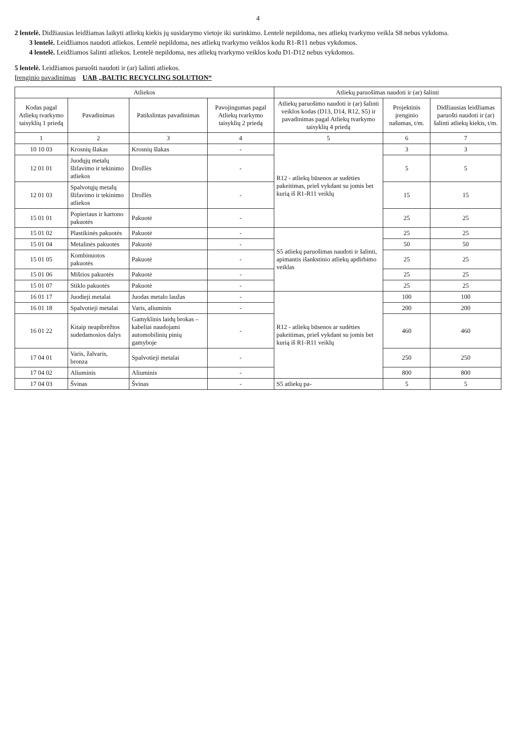4
2 lentelė. Didžiausias leidžiamas laikyti atliekų kiekis jų susidarymo vietoje iki surinkimo. Lentelė nepildoma, nes atliekų tvarkymo veikla S8 nebus vykdoma.
3 lentelė. Leidžiamos naudoti atliekos. Lentelė nepildoma, nes atliekų tvarkymo veiklos kodu R1-R11 nebus vykdomos.
4 lentelė. Leidžiamos šalinti atliekos. Lentelė nepildoma, nes atliekų tvarkymo veiklos kodu D1-D12 nebus vykdomos.
5 lentelė. Leidžiamos paruošti naudoti ir (ar) šalinti atliekos.
Įrenginio pavadinimas UAB „BALTIC RECYCLING SOLUTION“
| Atliekos | | | | Atliekų paruošimas naudoti ir (ar) šalinti | | |
| --- | --- | --- | --- | --- | --- | --- |
| Kodas pagal Atliekų tvarkymo taisyklių 1 priedą | Pavadinimas | Patikslintas pavadinimas | Pavojingumas pagal Atliekų tvarkymo taisyklių 2 priedą | Atliekų paruošimo naudoti ir (ar) šalinti veiklos kodas (D13, D14, R12, S5) ir pavadinimas pagal Atliekų tvarkymo taisyklių 4 priedą | Projektinis įrenginio našumas, t/m. | Didžiausias leidžiamas paruošti naudoti ir (ar) šalinti atliekų kiekis, t/m. |
| 1 | 2 | 3 | 4 | 5 | 6 | 7 |
| 10 10 03 | Krosnių šlakas | Krosnių šlakas | - | R12 - atliekų būsenos ar sudėties pakeitimas, prieš vykdant su jomis bet kurią iš R1-R11 veiklų | 3 | 3 |
| 12 01 01 | Juodųjų metalų šlifavimo ir tekinimo atliekos | Drožlės | - | | 5 | 5 |
| 12 01 03 | Spalvotųjų metalų šlifavimo ir tekinimo atliekos | Drožlės | - | | 15 | 15 |
| 15 01 01 | Popieriaus ir kartono pakuotės | Pakuotė | - | | 25 | 25 |
| 15 01 02 | Plastikinės pakuotės | Pakuotė | - | S5 atliekų paruošimas naudoti ir šalinti, apimantis išankstinio atliekų apdirbimo veiklas | 25 | 25 |
| 15 01 04 | Metalinės pakuotės | Pakuotė | - | | 50 | 50 |
| 15 01 05 | Kombinuotos pakuotės | Pakuotė | - | | 25 | 25 |
| 15 01 06 | Mišrios pakuotės | Pakuotė | - | | 25 | 25 |
| 15 01 07 | Stiklo pakuotės | Pakuotė | - | | 25 | 25 |
| 16 01 17 | Juodieji metalai | Juodas metalo laužas | - | R12 - atliekų būsenos ar sudėties pakeitimas, prieš vykdant su jomis bet kurią iš R1-R11 veiklų | 100 | 100 |
| 16 01 18 | Spalvotieji metalai | Varis, aliuminis | - | | 200 | 200 |
| 16 01 22 | Kitaip neapibrėžtos sudedamosios dalys | Gamyklinis laidų brokas – kabeliai naudojami automobilinių pinių gamyboje | - | | 460 | 460 |
| 17 04 01 | Varis, žalvaris, bronza | Spalvotieji metalai | - | | 250 | 250 |
| 17 04 02 | Aliuminis | Aliuminis | - | | 800 | 800 |
| 17 04 03 | Švinas | Švinas | - | S5 atliekų pa- | 5 | 5 |